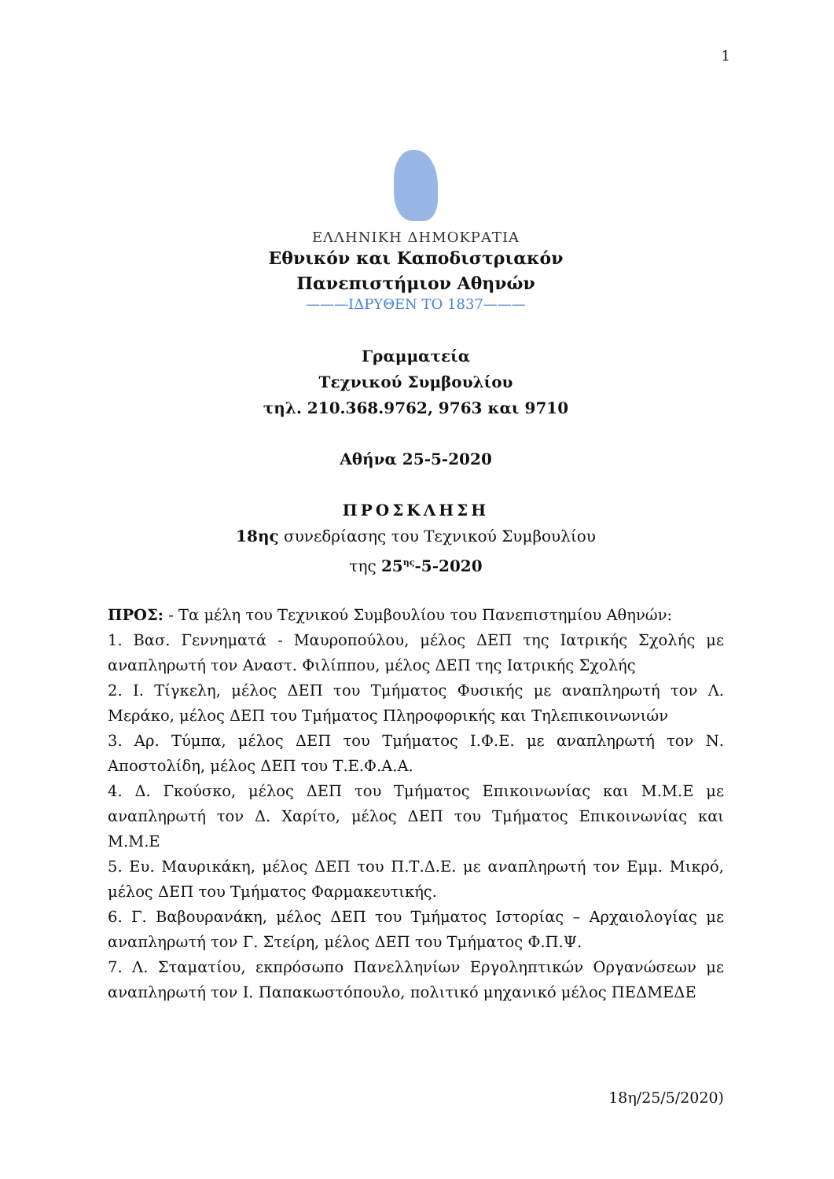1
ΕΛΛΗΝΙΚΗ ΔΗΜΟΚΡΑΤΙΑ
Εθνικόν και Καποδιστριακόν
Πανεπιστήμιον Αθηνών
———ΙΔΡΥΘΕΝ ΤΟ 1837———
Γραμματεία
Τεχνικού Συμβουλίου
τηλ. 210.368.9762, 9763 και 9710
Αθήνα 25-5-2020
ΠΡΟΣΚΛΗΣΗ
18ης συνεδρίασης του Τεχνικού Συμβουλίου
της 25<sup>ης</sup>-5-2020
ΠΡΟΣ: - Τα μέλη του Τεχνικού Συμβουλίου του Πανεπιστημίου Αθηνών:
1. Βασ. Γεννηματά - Μαυροπούλου, μέλος ΔΕΠ της Ιατρικής Σχολής με αναπληρωτή τον Αναστ. Φιλίππου, μέλος ΔΕΠ της Ιατρικής Σχολής
2. Ι. Τίγκελη, μέλος ΔΕΠ του Τμήματος Φυσικής με αναπληρωτή τον Λ. Μεράκο, μέλος ΔΕΠ του Τμήματος Πληροφορικής και Τηλεπικοινωνιών
3. Αρ. Τύμπα, μέλος ΔΕΠ του Τμήματος Ι.Φ.Ε. με αναπληρωτή τον Ν. Αποστολίδη, μέλος ΔΕΠ του Τ.Ε.Φ.Α.Α.
4. Δ. Γκούσκο, μέλος ΔΕΠ του Τμήματος Επικοινωνίας και Μ.Μ.Ε με αναπληρωτή τον Δ. Χαρίτο, μέλος ΔΕΠ του Τμήματος Επικοινωνίας και Μ.Μ.Ε
5. Ευ. Μαυρικάκη, μέλος ΔΕΠ του Π.Τ.Δ.Ε. με αναπληρωτή τον Εμμ. Μικρό, μέλος ΔΕΠ του Τμήματος Φαρμακευτικής.
6. Γ. Βαβουρανάκη, μέλος ΔΕΠ του Τμήματος Ιστορίας – Αρχαιολογίας με αναπληρωτή τον Γ. Στείρη, μέλος ΔΕΠ του Τμήματος Φ.Π.Ψ.
7. Λ. Σταματίου, εκπρόσωπο Πανελληνίων Εργοληπτικών Οργανώσεων με αναπληρωτή τον Ι. Παπακωστόπουλο, πολιτικό μηχανικό μέλος ΠΕΔΜΕΔΕ
18η/25/5/2020)